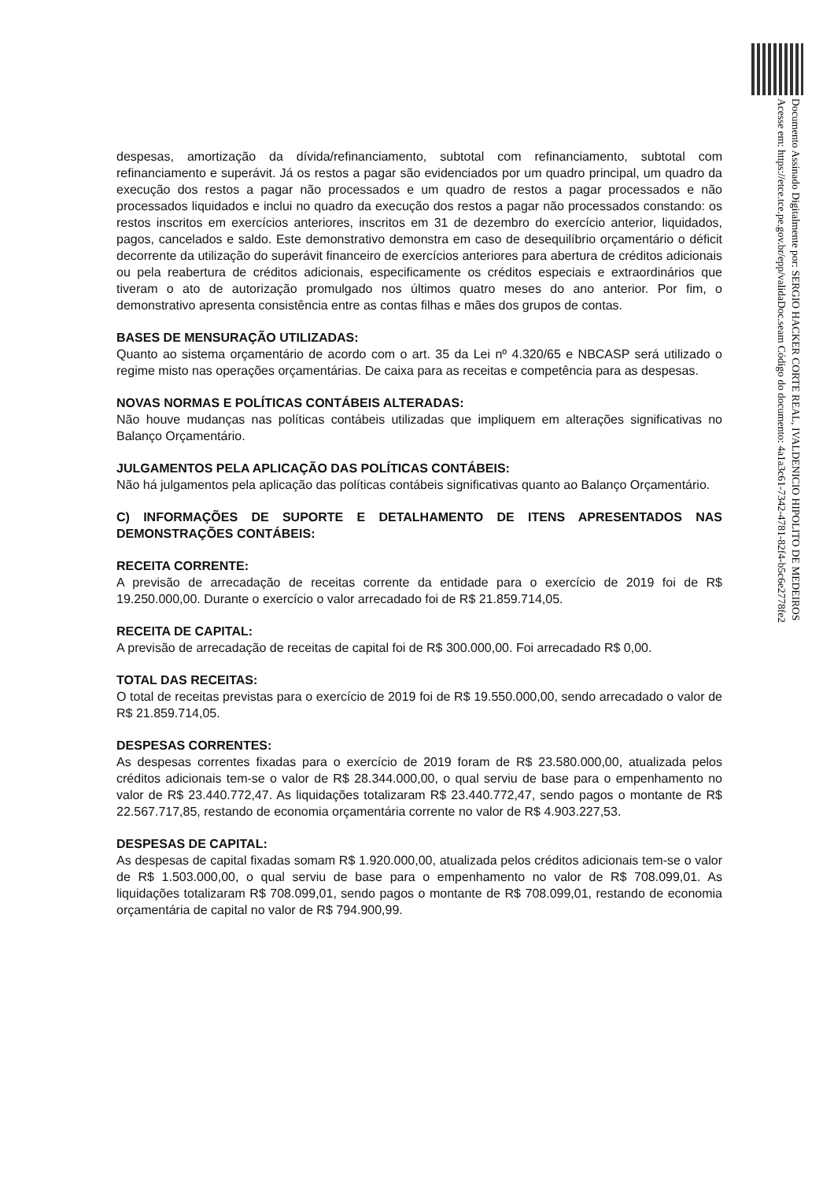despesas, amortização da dívida/refinanciamento, subtotal com refinanciamento, subtotal com refinanciamento e superávit. Já os restos a pagar são evidenciados por um quadro principal, um quadro da execução dos restos a pagar não processados e um quadro de restos a pagar processados e não processados liquidados e inclui no quadro da execução dos restos a pagar não processados constando: os restos inscritos em exercícios anteriores, inscritos em 31 de dezembro do exercício anterior, liquidados, pagos, cancelados e saldo. Este demonstrativo demonstra em caso de desequilíbrio orçamentário o déficit decorrente da utilização do superávit financeiro de exercícios anteriores para abertura de créditos adicionais ou pela reabertura de créditos adicionais, especificamente os créditos especiais e extraordinários que tiveram o ato de autorização promulgado nos últimos quatro meses do ano anterior. Por fim, o demonstrativo apresenta consistência entre as contas filhas e mães dos grupos de contas.
BASES DE MENSURAÇÃO UTILIZADAS:
Quanto ao sistema orçamentário de acordo com o art. 35 da Lei nº 4.320/65 e NBCASP será utilizado o regime misto nas operações orçamentárias. De caixa para as receitas e competência para as despesas.
NOVAS NORMAS E POLÍTICAS CONTÁBEIS ALTERADAS:
Não houve mudanças nas políticas contábeis utilizadas que impliquem em alterações significativas no Balanço Orçamentário.
JULGAMENTOS PELA APLICAÇÃO DAS POLÍTICAS CONTÁBEIS:
Não há julgamentos pela aplicação das políticas contábeis significativas quanto ao Balanço Orçamentário.
C) INFORMAÇÕES DE SUPORTE E DETALHAMENTO DE ITENS APRESENTADOS NAS DEMONSTRAÇÕES CONTÁBEIS:
RECEITA CORRENTE:
A previsão de arrecadação de receitas corrente da entidade para o exercício de 2019 foi de R$ 19.250.000,00. Durante o exercício o valor arrecadado foi de R$ 21.859.714,05.
RECEITA DE CAPITAL:
A previsão de arrecadação de receitas de capital foi de R$ 300.000,00. Foi arrecadado R$ 0,00.
TOTAL DAS RECEITAS:
O total de receitas previstas para o exercício de 2019 foi de R$ 19.550.000,00, sendo arrecadado o valor de R$ 21.859.714,05.
DESPESAS CORRENTES:
As despesas correntes fixadas para o exercício de 2019 foram de R$ 23.580.000,00, atualizada pelos créditos adicionais tem-se o valor de R$ 28.344.000,00, o qual serviu de base para o empenhamento no valor de R$ 23.440.772,47. As liquidações totalizaram R$ 23.440.772,47, sendo pagos o montante de R$ 22.567.717,85, restando de economia orçamentária corrente no valor de R$ 4.903.227,53.
DESPESAS DE CAPITAL:
As despesas de capital fixadas somam R$ 1.920.000,00, atualizada pelos créditos adicionais tem-se o valor de R$ 1.503.000,00, o qual serviu de base para o empenhamento no valor de R$ 708.099,01. As liquidações totalizaram R$ 708.099,01, sendo pagos o montante de R$ 708.099,01, restando de economia orçamentária de capital no valor de R$ 794.900,99.
Documento Assinado Digitalmente por: SERGIO HACKER CORTE REAL, IVALDENICIO HIPOLITO DE MEDEIROS
Acesse em: https://etce.tce.pe.gov.br/epp/validaDoc.seam Código do documento: 4a1a3c61-7342-4781-82f4-b5c6e2778fe2